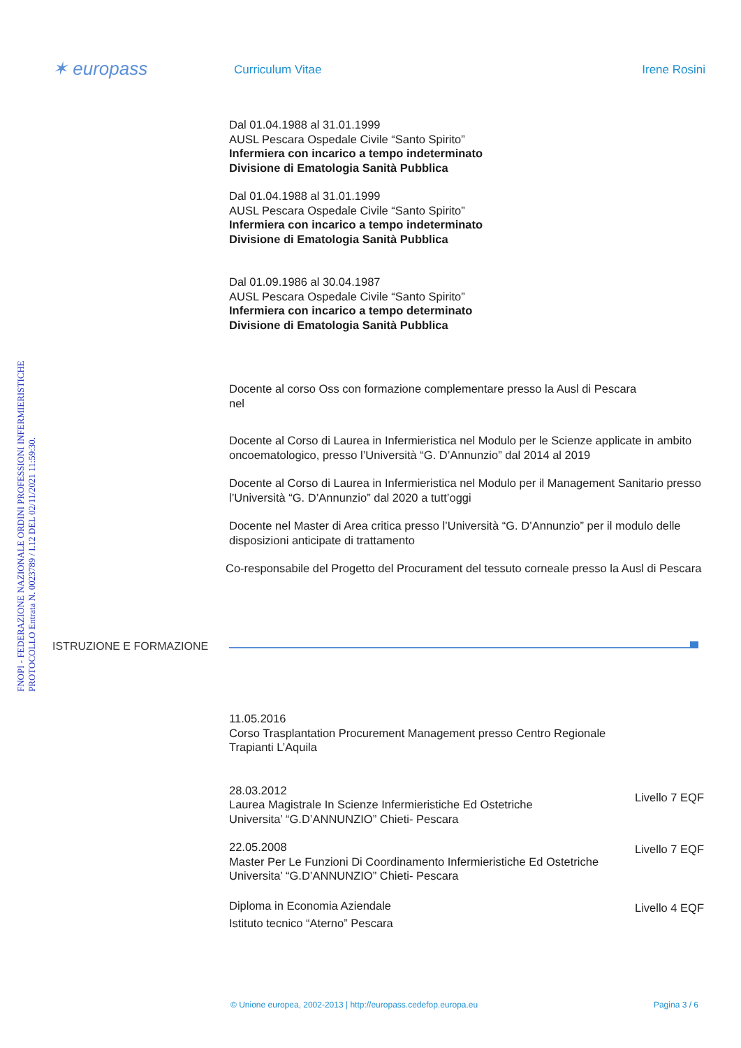✶ europass
Curriculum Vitae Irene Rosini
FNOPI - FEDERAZIONE NAZIONALE ORDINI PROFESSIONI INFERMIERISTICHE
PROTOCOLLO Entrata N. 0023789 / I.12 DEL 02/11/2021 11:59:30.
Dal 01.04.1988 al 31.01.1999
AUSL Pescara Ospedale Civile “Santo Spirito”
Infermiera con incarico a tempo indeterminato
Divisione di Ematologia Sanità Pubblica
Dal 01.04.1988 al 31.01.1999
AUSL Pescara Ospedale Civile “Santo Spirito”
Infermiera con incarico a tempo indeterminato
Divisione di Ematologia Sanità Pubblica
Dal 01.09.1986 al 30.04.1987
AUSL Pescara Ospedale Civile “Santo Spirito”
Infermiera con incarico a tempo determinato
Divisione di Ematologia Sanità Pubblica
Docente al corso Oss con formazione complementare presso la Ausl di Pescara
nel
Docente al Corso di Laurea in Infermieristica nel Modulo per le Scienze applicate in ambito oncoematologico, presso l’Università “G. D’Annunzio” dal 2014 al 2019
Docente al Corso di Laurea in Infermieristica nel Modulo per il Management Sanitario presso l’Università “G. D’Annunzio” dal 2020 a tutt’oggi
Docente nel Master di Area critica presso l’Università “G. D’Annunzio” per il modulo delle disposizioni anticipate di trattamento
Co-responsabile del Progetto del Procurament del tessuto corneale presso la Ausl di Pescara
ISTRUZIONE E FORMAZIONE
11.05.2016
Corso Trasplantation Procurement Management presso Centro Regionale
Trapianti L’Aquila
28.03.2012
Laurea Magistrale In Scienze Infermieristiche Ed Ostetriche
Universita’ “G.D’ANNUNZIO” Chieti- Pescara
Livello 7 EQF
22.05.2008
Master Per Le Funzioni Di Coordinamento Infermieristiche Ed Ostetriche
Universita’ “G.D’ANNUNZIO” Chieti- Pescara
Livello 7 EQF
Diploma in Economia Aziendale
Istituto tecnico “Aterno” Pescara
Livello 4 EQF
© Unione europea, 2002-2013 | http://europass.cedefop.europa.eu Pagina 3 / 6